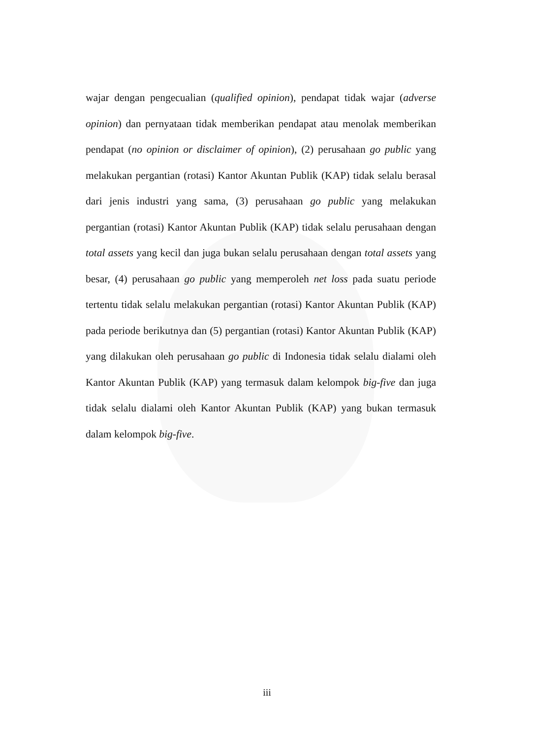wajar dengan pengecualian (qualified opinion), pendapat tidak wajar (adverse opinion) dan pernyataan tidak memberikan pendapat atau menolak memberikan pendapat (no opinion or disclaimer of opinion), (2) perusahaan go public yang melakukan pergantian (rotasi) Kantor Akuntan Publik (KAP) tidak selalu berasal dari jenis industri yang sama, (3) perusahaan go public yang melakukan pergantian (rotasi) Kantor Akuntan Publik (KAP) tidak selalu perusahaan dengan total assets yang kecil dan juga bukan selalu perusahaan dengan total assets yang besar, (4) perusahaan go public yang memperoleh net loss pada suatu periode tertentu tidak selalu melakukan pergantian (rotasi) Kantor Akuntan Publik (KAP) pada periode berikutnya dan (5) pergantian (rotasi) Kantor Akuntan Publik (KAP) yang dilakukan oleh perusahaan go public di Indonesia tidak selalu dialami oleh Kantor Akuntan Publik (KAP) yang termasuk dalam kelompok big-five dan juga tidak selalu dialami oleh Kantor Akuntan Publik (KAP) yang bukan termasuk dalam kelompok big-five.
iii